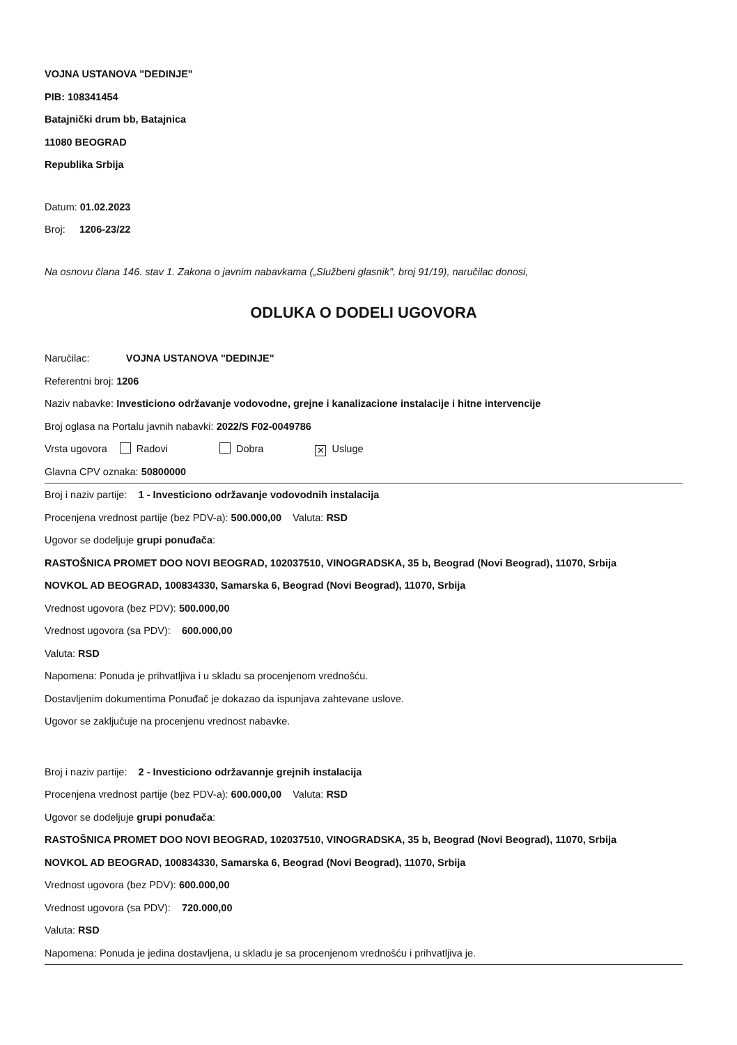VOJNA USTANOVA "DEDINJE"
PIB: 108341454
Batajnički drum bb, Batajnica
11080 BEOGRAD
Republika Srbija
Datum: 01.02.2023
Broj: 1206-23/22
Na osnovu člana 146. stav 1. Zakona o javnim nabavkama („Službeni glasnik", broj 91/19), naručilac donosi,
ODLUKA O DODELI UGOVORA
Naručilac: VOJNA USTANOVA "DEDINJE"
Referentni broj: 1206
Naziv nabavke: Investiciono održavanje vodovodne, grejne i kanalizacione instalacije i hitne intervencije
Broj oglasa na Portalu javnih nabavki: 2022/S F02-0049786
Vrsta ugovora Radovi Dobra ✕ Usluge
Glavna CPV oznaka: 50800000
Broj i naziv partije: 1 - Investiciono održavanje vodovodnih instalacija
Procenjena vrednost partije (bez PDV-a): 500.000,00 Valuta: RSD
Ugovor se dodeljuje grupi ponuđača:
RASTOŠNICA PROMET DOO NOVI BEOGRAD, 102037510, VINOGRADSKA, 35 b, Beograd (Novi Beograd), 11070, Srbija
NOVKOL AD BEOGRAD, 100834330, Samarska 6, Beograd (Novi Beograd), 11070, Srbija
Vrednost ugovora (bez PDV): 500.000,00
Vrednost ugovora (sa PDV): 600.000,00
Valuta: RSD
Napomena: Ponuda je prihvatljiva i u skladu sa procenjenom vrednošću.
Dostavljenim dokumentima Ponuđač je dokazao da ispunjava zahtevane uslove.
Ugovor se zaključuje na procenjenu vrednost nabavke.
Broj i naziv partije: 2 - Investiciono održavannje grejnih instalacija
Procenjena vrednost partije (bez PDV-a): 600.000,00 Valuta: RSD
Ugovor se dodeljuje grupi ponuđača:
RASTOŠNICA PROMET DOO NOVI BEOGRAD, 102037510, VINOGRADSKA, 35 b, Beograd (Novi Beograd), 11070, Srbija
NOVKOL AD BEOGRAD, 100834330, Samarska 6, Beograd (Novi Beograd), 11070, Srbija
Vrednost ugovora (bez PDV): 600.000,00
Vrednost ugovora (sa PDV): 720.000,00
Valuta: RSD
Napomena: Ponuda je jedina dostavljena, u skladu je sa procenjenom vrednošću i prihvatljiva je.